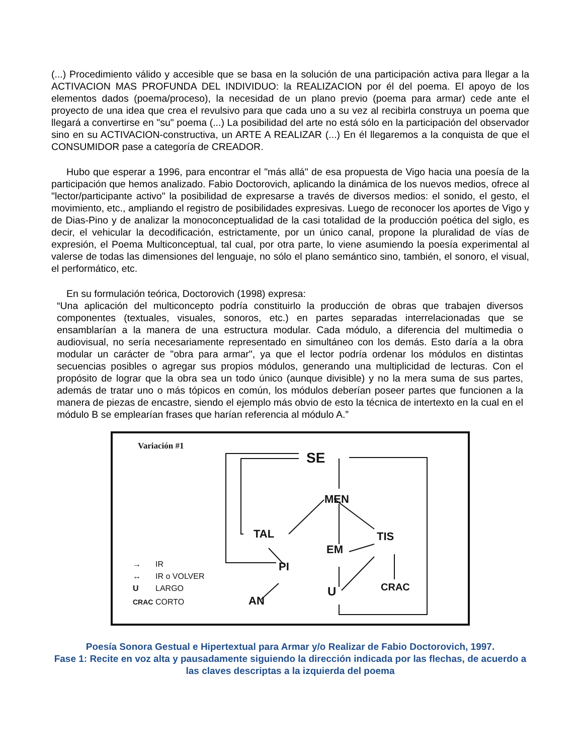(...) Procedimiento válido y accesible que se basa en la solución de una participación activa para llegar a la ACTIVACION MAS PROFUNDA DEL INDIVIDUO: la REALIZACION por él del poema. El apoyo de los elementos dados (poema/proceso), la necesidad de un plano previo (poema para armar) cede ante el proyecto de una idea que crea el revulsivo para que cada uno a su vez al recibirla construya un poema que llegará a convertirse en "su" poema (...) La posibilidad del arte no está sólo en la participación del observador sino en su ACTIVACION-constructiva, un ARTE A REALIZAR (...) En él llegaremos a la conquista de que el CONSUMIDOR pase a categoría de CREADOR.
Hubo que esperar a 1996, para encontrar el "más allá" de esa propuesta de Vigo hacia una poesía de la participación que hemos analizado. Fabio Doctorovich, aplicando la dinámica de los nuevos medios, ofrece al "lector/participante activo" la posibilidad de expresarse a través de diversos medios: el sonido, el gesto, el movimiento, etc., ampliando el registro de posibilidades expresivas. Luego de reconocer los aportes de Vigo y de Dias-Pino y de analizar la monoconceptualidad de la casi totalidad de la producción poética del siglo, es decir, el vehicular la decodificación, estrictamente, por un único canal, propone la pluralidad de vías de expresión, el Poema Multiconceptual, tal cual, por otra parte, lo viene asumiendo la poesía experimental al valerse de todas las dimensiones del lenguaje, no sólo el plano semántico sino, también, el sonoro, el visual, el performático, etc.
En su formulación teórica, Doctorovich (1998) expresa:
“Una aplicación del multiconcepto podría constituirlo la producción de obras que trabajen diversos componentes (textuales, visuales, sonoros, etc.) en partes separadas interrelacionadas que se ensamblarían a la manera de una estructura modular. Cada módulo, a diferencia del multimedia o audiovisual, no sería necesariamente representado en simultáneo con los demás. Esto daría a la obra modular un carácter de "obra para armar", ya que el lector podría ordenar los módulos en distintas secuencias posibles o agregar sus propios módulos, generando una multiplicidad de lecturas. Con el propósito de lograr que la obra sea un todo único (aunque divisible) y no la mera suma de sus partes, además de tratar uno o más tópicos en común, los módulos deberían poseer partes que funcionen a la manera de piezas de encastre, siendo el ejemplo más obvio de esto la técnica de intertexto en la cual en el módulo B se emplearían frases que harían referencia al módulo A.”
SE
MEN
TAL
EM
TIS
PI
U
CRAC
AN
Variación #1
→
IR
↔
IR o VOLVER
U
LARGO
CRAC
CORTO
Poesía Sonora Gestual e Hipertextual para Armar y/o Realizar de Fabio Doctorovich, 1997.
Fase 1: Recite en voz alta y pausadamente siguiendo la dirección indicada por las flechas, de acuerdo a las claves descriptas a la izquierda del poema